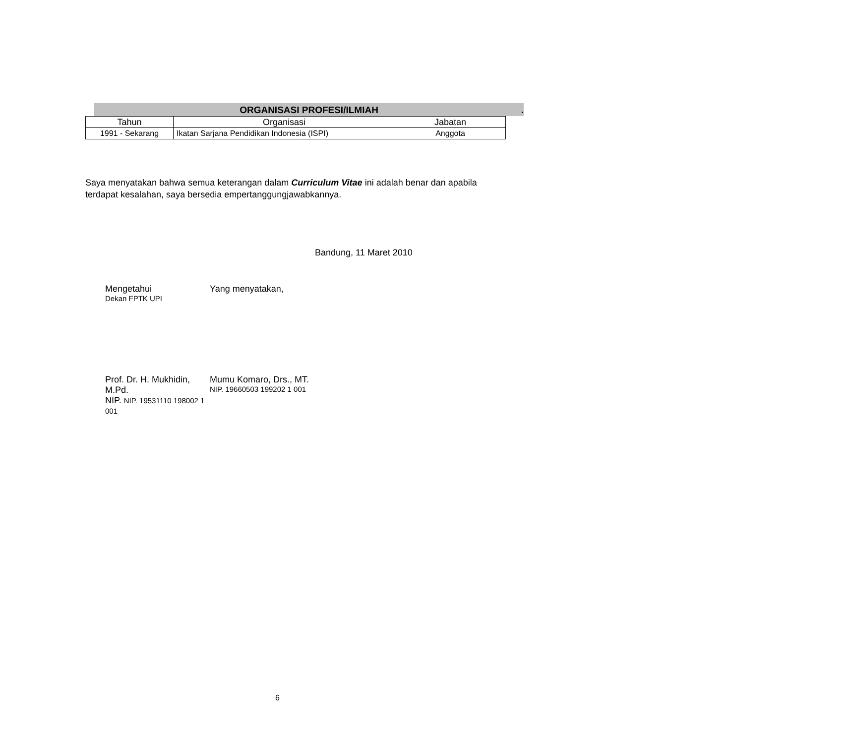ORGANISASI PROFESI/ILMIAH .
| Tahun | Organisasi | Jabatan |
| --- | --- | --- |
| 1991 - Sekarang | Ikatan Sarjana Pendidikan Indonesia (ISPI) | Anggota |
Saya menyatakan bahwa semua keterangan dalam Curriculum Vitae ini adalah benar dan apabila terdapat kesalahan, saya bersedia empertanggungjawabkannya.
Bandung, 11 Maret 2010
Mengetahui
Dekan FPTK UPI
Yang menyatakan,
Prof. Dr. H. Mukhidin, M.Pd.
NIP. NIP. 19531110 198002 1 001
Mumu Komaro, Drs., MT.
NIP. 19660503 199202 1 001
6